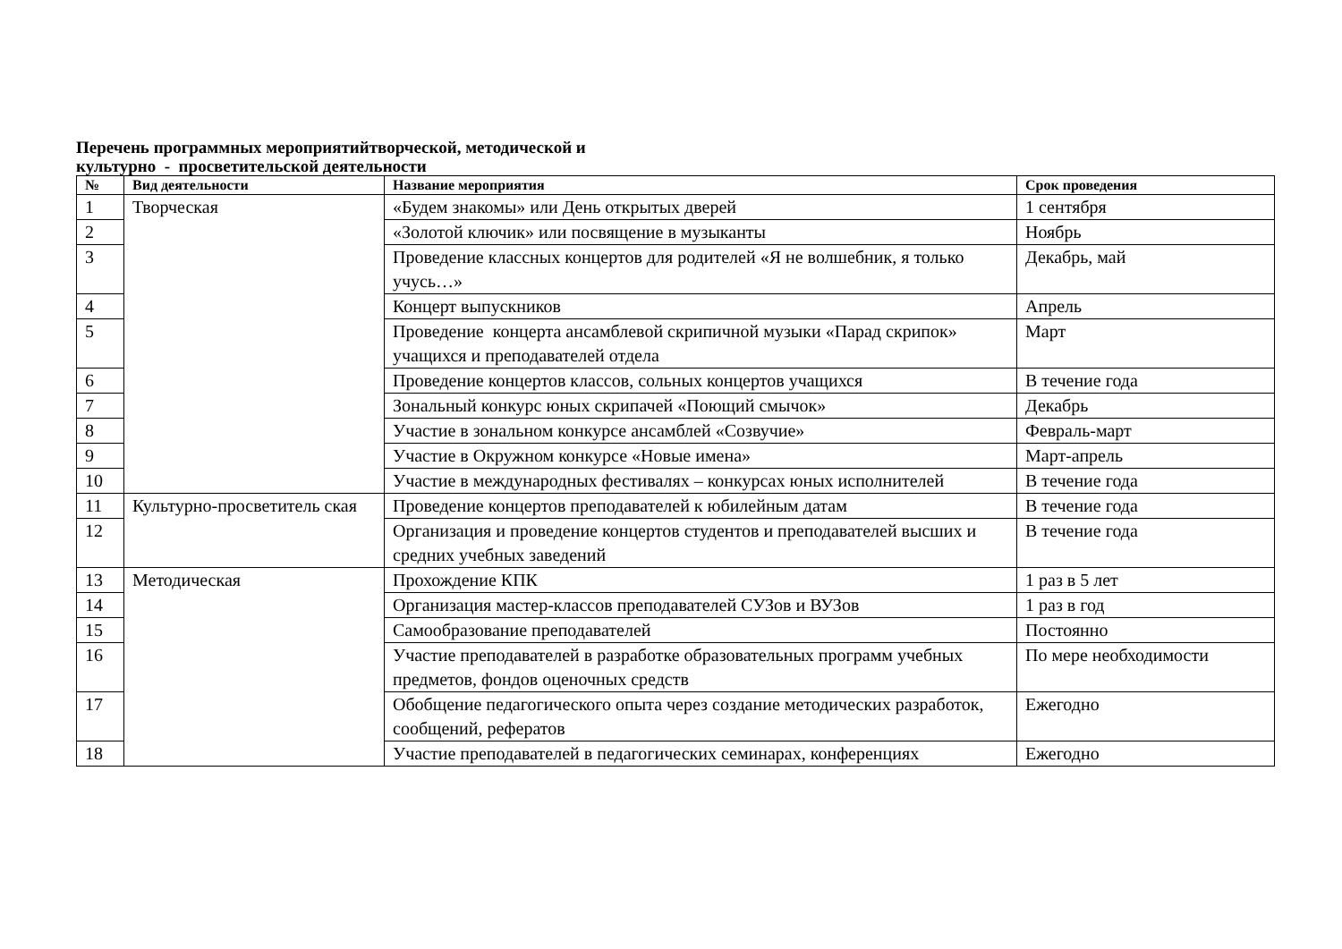Перечень программных мероприятийтворческой, методической и
культурно - просветительской деятельности
| № | Вид деятельности | Название мероприятия | Срок проведения |
| --- | --- | --- | --- |
| 1 | Творческая | «Будем знакомы» или День открытых дверей | 1 сентября |
| 2 | | «Золотой ключик» или посвящение в музыканты | Ноябрь |
| 3 | | Проведение классных концертов для родителей «Я не волшебник, я только учусь…» | Декабрь, май |
| 4 | | Концерт выпускников | Апрель |
| 5 | | Проведение концерта ансамблевой скрипичной музыки «Парад скрипок» учащихся и преподавателей отдела | Март |
| 6 | | Проведение концертов классов, сольных концертов учащихся | В течение года |
| 7 | | Зональный конкурс юных скрипачей «Поющий смычок» | Декабрь |
| 8 | | Участие в зональном конкурсе ансамблей «Созвучие» | Февраль-март |
| 9 | | Участие в Окружном конкурсе «Новые имена» | Март-апрель |
| 10 | | Участие в международных фестивалях – конкурсах юных исполнителей | В течение года |
| 11 | Культурно-просветитель ская | Проведение концертов преподавателей к юбилейным датам | В течение года |
| 12 | | Организация и проведение концертов студентов и преподавателей высших и средних учебных заведений | В течение года |
| 13 | Методическая | Прохождение КПК | 1 раз в 5 лет |
| 14 | | Организация мастер-классов преподавателей СУЗов и ВУЗов | 1 раз в год |
| 15 | | Самообразование преподавателей | Постоянно |
| 16 | | Участие преподавателей в разработке образовательных программ учебных предметов, фондов оценочных средств | По мере необходимости |
| 17 | | Обобщение педагогического опыта через создание методических разработок, сообщений, рефератов | Ежегодно |
| 18 | | Участие преподавателей в педагогических семинарах, конференциях | Ежегодно |